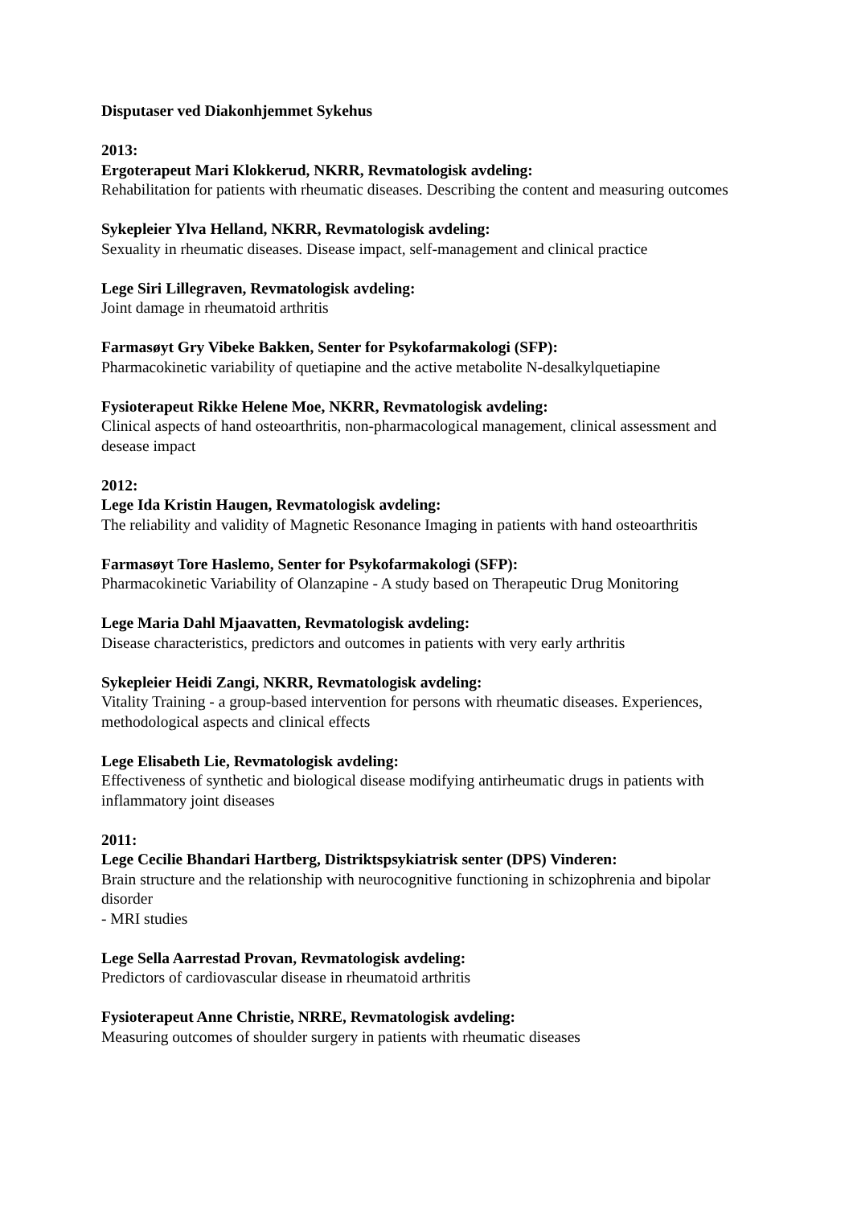Disputaser ved Diakonhjemmet Sykehus
2013:
Ergoterapeut Mari Klokkerud, NKRR, Revmatologisk avdeling:
Rehabilitation for patients with rheumatic diseases. Describing the content and measuring outcomes
Sykepleier Ylva Helland, NKRR, Revmatologisk avdeling:
Sexuality in rheumatic diseases. Disease impact, self-management and clinical practice
Lege Siri Lillegraven, Revmatologisk avdeling:
Joint damage in rheumatoid arthritis
Farmasøyt Gry Vibeke Bakken, Senter for Psykofarmakologi (SFP):
Pharmacokinetic variability of quetiapine and the active metabolite N-desalkylquetiapine
Fysioterapeut Rikke Helene Moe, NKRR, Revmatologisk avdeling:
Clinical aspects of hand osteoarthritis, non-pharmacological management, clinical assessment and desease impact
2012:
Lege Ida Kristin Haugen, Revmatologisk avdeling:
The reliability and validity of Magnetic Resonance Imaging in patients with hand osteoarthritis
Farmasøyt Tore Haslemo, Senter for Psykofarmakologi (SFP):
Pharmacokinetic Variability of Olanzapine - A study based on Therapeutic Drug Monitoring
Lege Maria Dahl Mjaavatten, Revmatologisk avdeling:
Disease characteristics, predictors and outcomes in patients with very early arthritis
Sykepleier Heidi Zangi, NKRR, Revmatologisk avdeling:
Vitality Training - a group-based intervention for persons with rheumatic diseases. Experiences, methodological aspects and clinical effects
Lege Elisabeth Lie, Revmatologisk avdeling:
Effectiveness of synthetic and biological disease modifying antirheumatic drugs in patients with inflammatory joint diseases
2011:
Lege Cecilie Bhandari Hartberg, Distriktspsykiatrisk senter (DPS) Vinderen:
Brain structure and the relationship with neurocognitive functioning in schizophrenia and bipolar disorder
- MRI studies
Lege Sella Aarrestad Provan, Revmatologisk avdeling:
Predictors of cardiovascular disease in rheumatoid arthritis
Fysioterapeut Anne Christie, NRRE, Revmatologisk avdeling:
Measuring outcomes of shoulder surgery in patients with rheumatic diseases